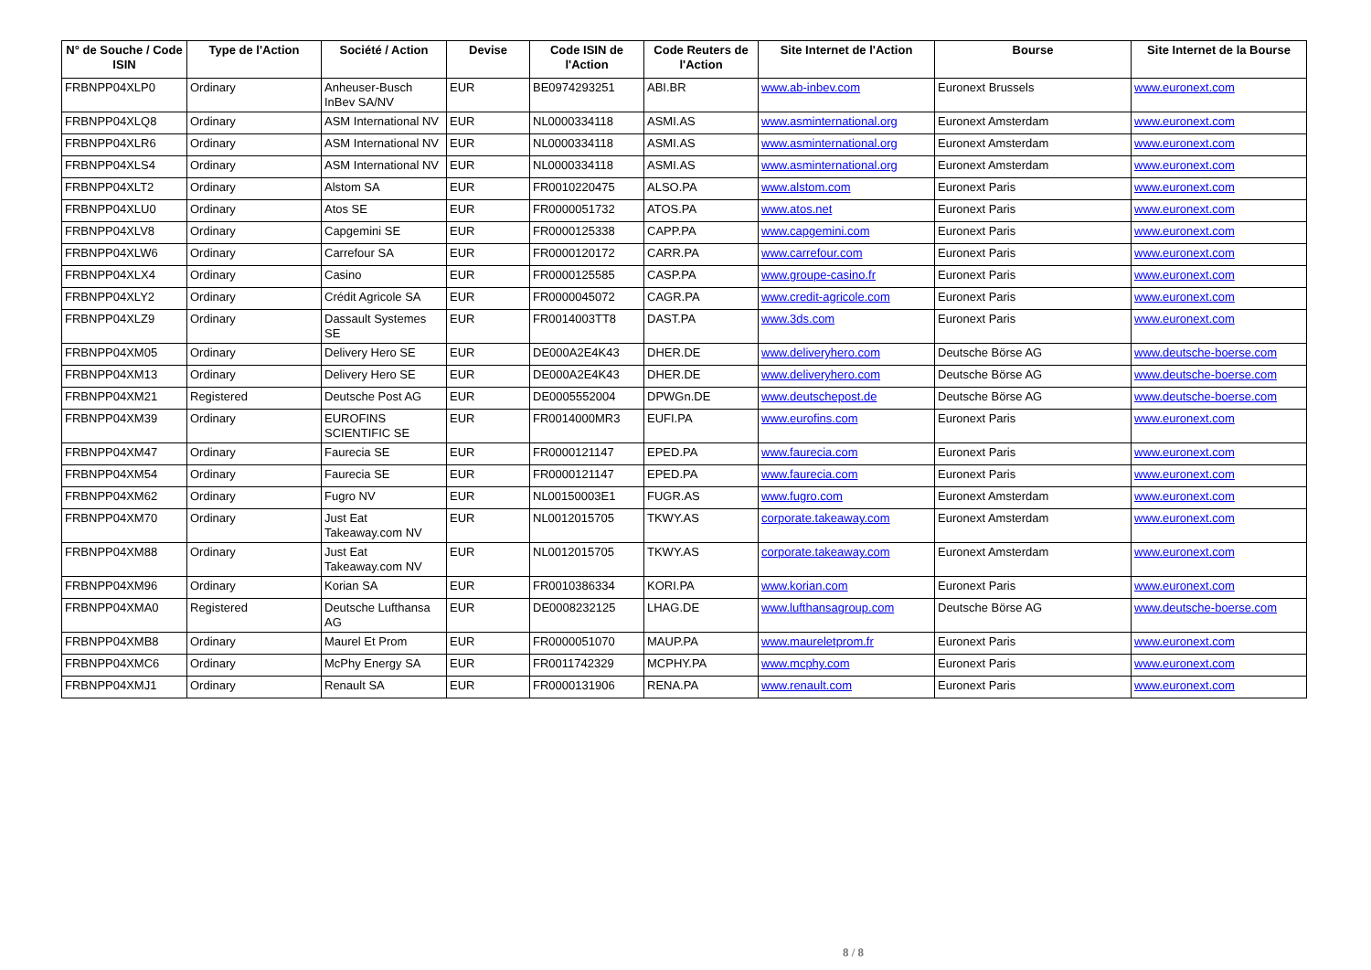| N° de Souche / Code ISIN | Type de l'Action | Société / Action | Devise | Code ISIN de l'Action | Code Reuters de l'Action | Site Internet de l'Action | Bourse | Site Internet de la Bourse |
| --- | --- | --- | --- | --- | --- | --- | --- | --- |
| FRBNPP04XLP0 | Ordinary | Anheuser-Busch InBev SA/NV | EUR | BE0974293251 | ABI.BR | www.ab-inbev.com | Euronext Brussels | www.euronext.com |
| FRBNPP04XLQ8 | Ordinary | ASM International NV | EUR | NL0000334118 | ASMI.AS | www.asminternational.org | Euronext Amsterdam | www.euronext.com |
| FRBNPP04XLR6 | Ordinary | ASM International NV | EUR | NL0000334118 | ASMI.AS | www.asminternational.org | Euronext Amsterdam | www.euronext.com |
| FRBNPP04XLS4 | Ordinary | ASM International NV | EUR | NL0000334118 | ASMI.AS | www.asminternational.org | Euronext Amsterdam | www.euronext.com |
| FRBNPP04XLT2 | Ordinary | Alstom SA | EUR | FR0010220475 | ALSO.PA | www.alstom.com | Euronext Paris | www.euronext.com |
| FRBNPP04XLU0 | Ordinary | Atos SE | EUR | FR0000051732 | ATOS.PA | www.atos.net | Euronext Paris | www.euronext.com |
| FRBNPP04XLV8 | Ordinary | Capgemini SE | EUR | FR0000125338 | CAPP.PA | www.capgemini.com | Euronext Paris | www.euronext.com |
| FRBNPP04XLW6 | Ordinary | Carrefour SA | EUR | FR0000120172 | CARR.PA | www.carrefour.com | Euronext Paris | www.euronext.com |
| FRBNPP04XLX4 | Ordinary | Casino | EUR | FR0000125585 | CASP.PA | www.groupe-casino.fr | Euronext Paris | www.euronext.com |
| FRBNPP04XLY2 | Ordinary | Crédit Agricole SA | EUR | FR0000045072 | CAGR.PA | www.credit-agricole.com | Euronext Paris | www.euronext.com |
| FRBNPP04XLZ9 | Ordinary | Dassault Systemes SE | EUR | FR0014003TT8 | DAST.PA | www.3ds.com | Euronext Paris | www.euronext.com |
| FRBNPP04XM05 | Ordinary | Delivery Hero SE | EUR | DE000A2E4K43 | DHER.DE | www.deliveryhero.com | Deutsche Börse AG | www.deutsche-boerse.com |
| FRBNPP04XM13 | Ordinary | Delivery Hero SE | EUR | DE000A2E4K43 | DHER.DE | www.deliveryhero.com | Deutsche Börse AG | www.deutsche-boerse.com |
| FRBNPP04XM21 | Registered | Deutsche Post AG | EUR | DE0005552004 | DPWGn.DE | www.deutschepost.de | Deutsche Börse AG | www.deutsche-boerse.com |
| FRBNPP04XM39 | Ordinary | EUROFINS SCIENTIFIC SE | EUR | FR0014000MR3 | EUFI.PA | www.eurofins.com | Euronext Paris | www.euronext.com |
| FRBNPP04XM47 | Ordinary | Faurecia SE | EUR | FR0000121147 | EPED.PA | www.faurecia.com | Euronext Paris | www.euronext.com |
| FRBNPP04XM54 | Ordinary | Faurecia SE | EUR | FR0000121147 | EPED.PA | www.faurecia.com | Euronext Paris | www.euronext.com |
| FRBNPP04XM62 | Ordinary | Fugro NV | EUR | NL00150003E1 | FUGR.AS | www.fugro.com | Euronext Amsterdam | www.euronext.com |
| FRBNPP04XM70 | Ordinary | Just Eat Takeaway.com NV | EUR | NL0012015705 | TKWY.AS | corporate.takeaway.com | Euronext Amsterdam | www.euronext.com |
| FRBNPP04XM88 | Ordinary | Just Eat Takeaway.com NV | EUR | NL0012015705 | TKWY.AS | corporate.takeaway.com | Euronext Amsterdam | www.euronext.com |
| FRBNPP04XM96 | Ordinary | Korian SA | EUR | FR0010386334 | KORI.PA | www.korian.com | Euronext Paris | www.euronext.com |
| FRBNPP04XMA0 | Registered | Deutsche Lufthansa AG | EUR | DE0008232125 | LHAG.DE | www.lufthansagroup.com | Deutsche Börse AG | www.deutsche-boerse.com |
| FRBNPP04XMB8 | Ordinary | Maurel Et Prom | EUR | FR0000051070 | MAUP.PA | www.maureletprom.fr | Euronext Paris | www.euronext.com |
| FRBNPP04XMC6 | Ordinary | McPhy Energy SA | EUR | FR0011742329 | MCPHY.PA | www.mcphy.com | Euronext Paris | www.euronext.com |
| FRBNPP04XMJ1 | Ordinary | Renault SA | EUR | FR0000131906 | RENA.PA | www.renault.com | Euronext Paris | www.euronext.com |
8 / 8